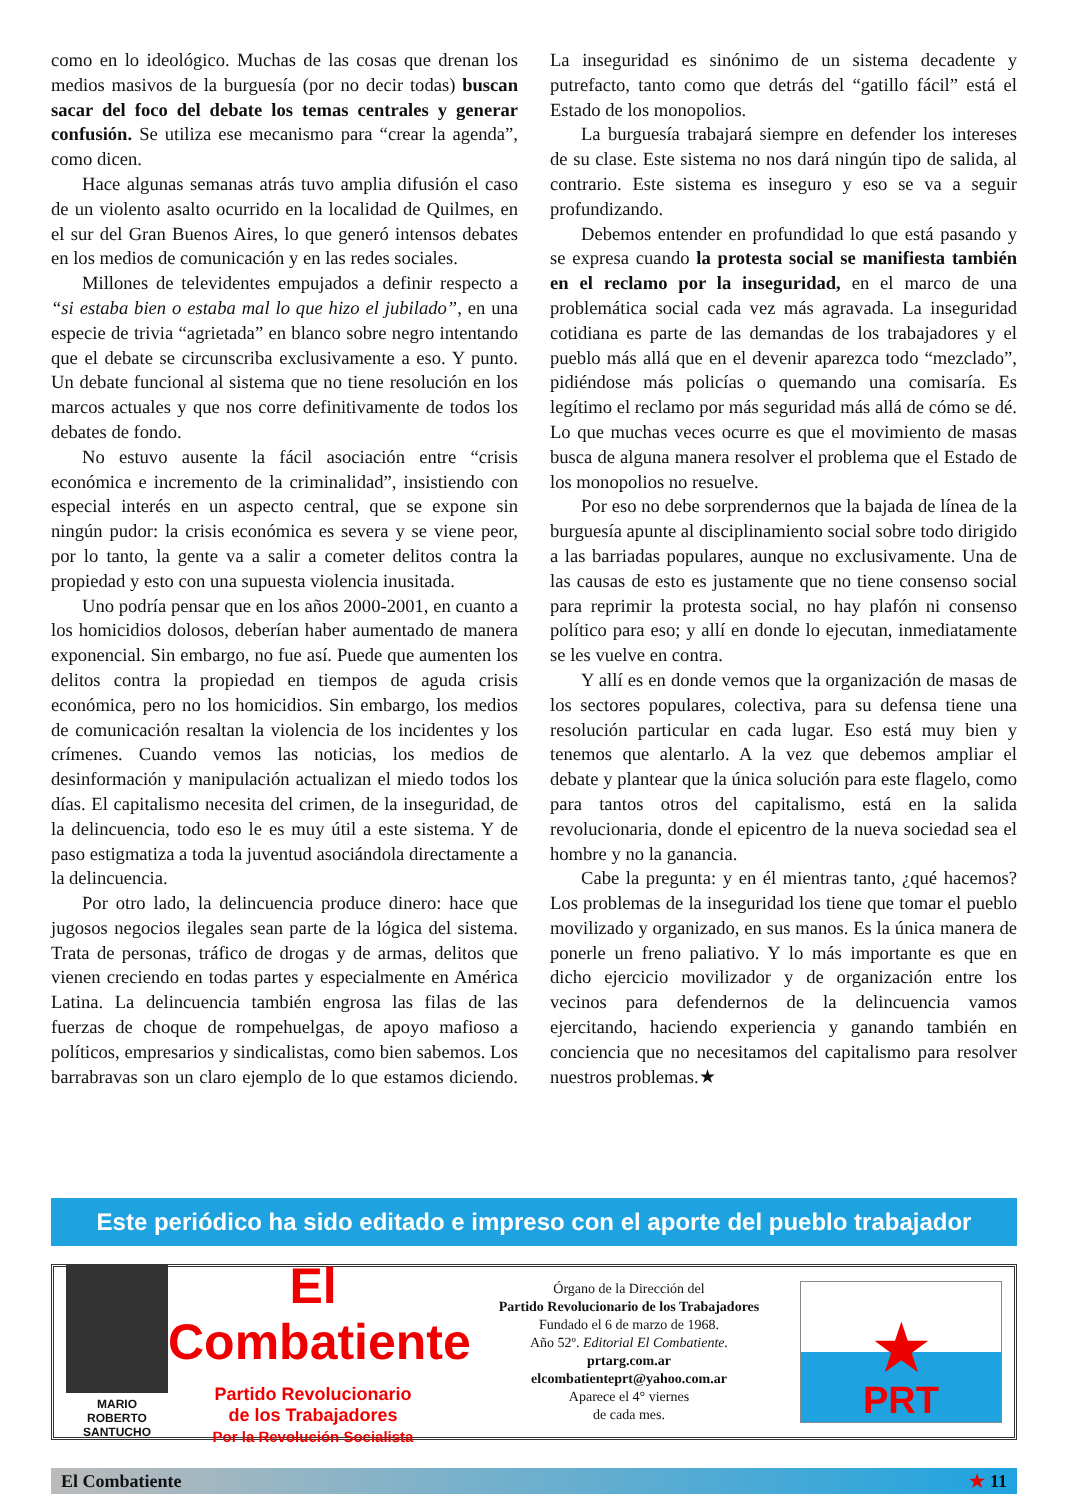como en lo ideológico. Muchas de las cosas que drenan los medios masivos de la burguesía (por no decir todas) buscan sacar del foco del debate los temas centrales y generar confusión. Se utiliza ese mecanismo para “crear la agenda”, como dicen.
Hace algunas semanas atrás tuvo amplia difusión el caso de un violento asalto ocurrido en la localidad de Quilmes, en el sur del Gran Buenos Aires, lo que generó intensos debates en los medios de comunicación y en las redes sociales.
Millones de televidentes empujados a definir respecto a “si estaba bien o estaba mal lo que hizo el jubilado”, en una especie de trivia “agrietada” en blanco sobre negro intentando que el debate se circunscriba exclusivamente a eso. Y punto. Un debate funcional al sistema que no tiene resolución en los marcos actuales y que nos corre definitivamente de todos los debates de fondo.
No estuvo ausente la fácil asociación entre “crisis económica e incremento de la criminalidad”, insistiendo con especial interés en un aspecto central, que se expone sin ningún pudor: la crisis económica es severa y se viene peor, por lo tanto, la gente va a salir a cometer delitos contra la propiedad y esto con una supuesta violencia inusitada.
Uno podría pensar que en los años 2000-2001, en cuanto a los homicidios dolosos, deberían haber aumentado de manera exponencial. Sin embargo, no fue así. Puede que aumenten los delitos contra la propiedad en tiempos de aguda crisis económica, pero no los homicidios. Sin embargo, los medios de comunicación resaltan la violencia de los incidentes y los crímenes. Cuando vemos las noticias, los medios de desinformación y manipulación actualizan el miedo todos los días. El capitalismo necesita del crimen, de la inseguridad, de la delincuencia, todo eso le es muy útil a este sistema. Y de paso estigmatiza a toda la juventud asociándola directamente a la delincuencia.
Por otro lado, la delincuencia produce dinero: hace que jugosos negocios ilegales sean parte de la lógica del sistema. Trata de personas, tráfico de drogas y de armas, delitos que vienen creciendo en todas partes y especialmente en América Latina. La delincuencia también engrosa las filas de las fuerzas de choque de rompehuelgas, de apoyo mafioso a políticos, empresarios y sindicalistas, como bien sabemos. Los barrabravas son un claro ejemplo de lo que estamos diciendo. La inseguridad es sinónimo de un sistema decadente y putrefacto, tanto como que detrás del “gatillo fácil” está el Estado de los monopolios.
La burguesía trabajará siempre en defender los intereses de su clase. Este sistema no nos dará ningún tipo de salida, al contrario. Este sistema es inseguro y eso se va a seguir profundizando.
Debemos entender en profundidad lo que está pasando y se expresa cuando la protesta social se manifiesta también en el reclamo por la inseguridad, en el marco de una problemática social cada vez más agravada. La inseguridad cotidiana es parte de las demandas de los trabajadores y el pueblo más allá que en el devenir aparezca todo “mezclado”, pidiéndose más policías o quemando una comisaría. Es legítimo el reclamo por más seguridad más allá de cómo se dé. Lo que muchas veces ocurre es que el movimiento de masas busca de alguna manera resolver el problema que el Estado de los monopolios no resuelve.
Por eso no debe sorprendernos que la bajada de línea de la burguesía apunte al disciplinamiento social sobre todo dirigido a las barriadas populares, aunque no exclusivamente. Una de las causas de esto es justamente que no tiene consenso social para reprimir la protesta social, no hay plafón ni consenso político para eso; y allí en donde lo ejecutan, inmediatamente se les vuelve en contra.
Y allí es en donde vemos que la organización de masas de los sectores populares, colectiva, para su defensa tiene una resolución particular en cada lugar. Eso está muy bien y tenemos que alentarlo. A la vez que debemos ampliar el debate y plantear que la única solución para este flagelo, como para tantos otros del capitalismo, está en la salida revolucionaria, donde el epicentro de la nueva sociedad sea el hombre y no la ganancia.
Cabe la pregunta: y en él mientras tanto, ¿qué hacemos? Los problemas de la inseguridad los tiene que tomar el pueblo movilizado y organizado, en sus manos. Es la única manera de ponerle un freno paliativo. Y lo más importante es que en dicho ejercicio movilizador y de organización entre los vecinos para defendernos de la delincuencia vamos ejercitando, haciendo experiencia y ganando también en conciencia que no necesitamos del capitalismo para resolver nuestros problemas.★
Este periódico ha sido editado e impreso con el aporte del pueblo trabajador
MARIO ROBERTO SANTUCHO
El Combatiente
Partido Revolucionario
de los Trabajadores
Por la Revolución Socialista
Órgano de la Dirección del
Partido Revolucionario de los Trabajadores
Fundado el 6 de marzo de 1968.
Año 52º. Editorial El Combatiente.
prtarg.com.ar
elcombatienteprt@yahoo.com.ar
Aparece el 4° viernes
de cada mes.
★
PRT
El Combatiente ★ 11